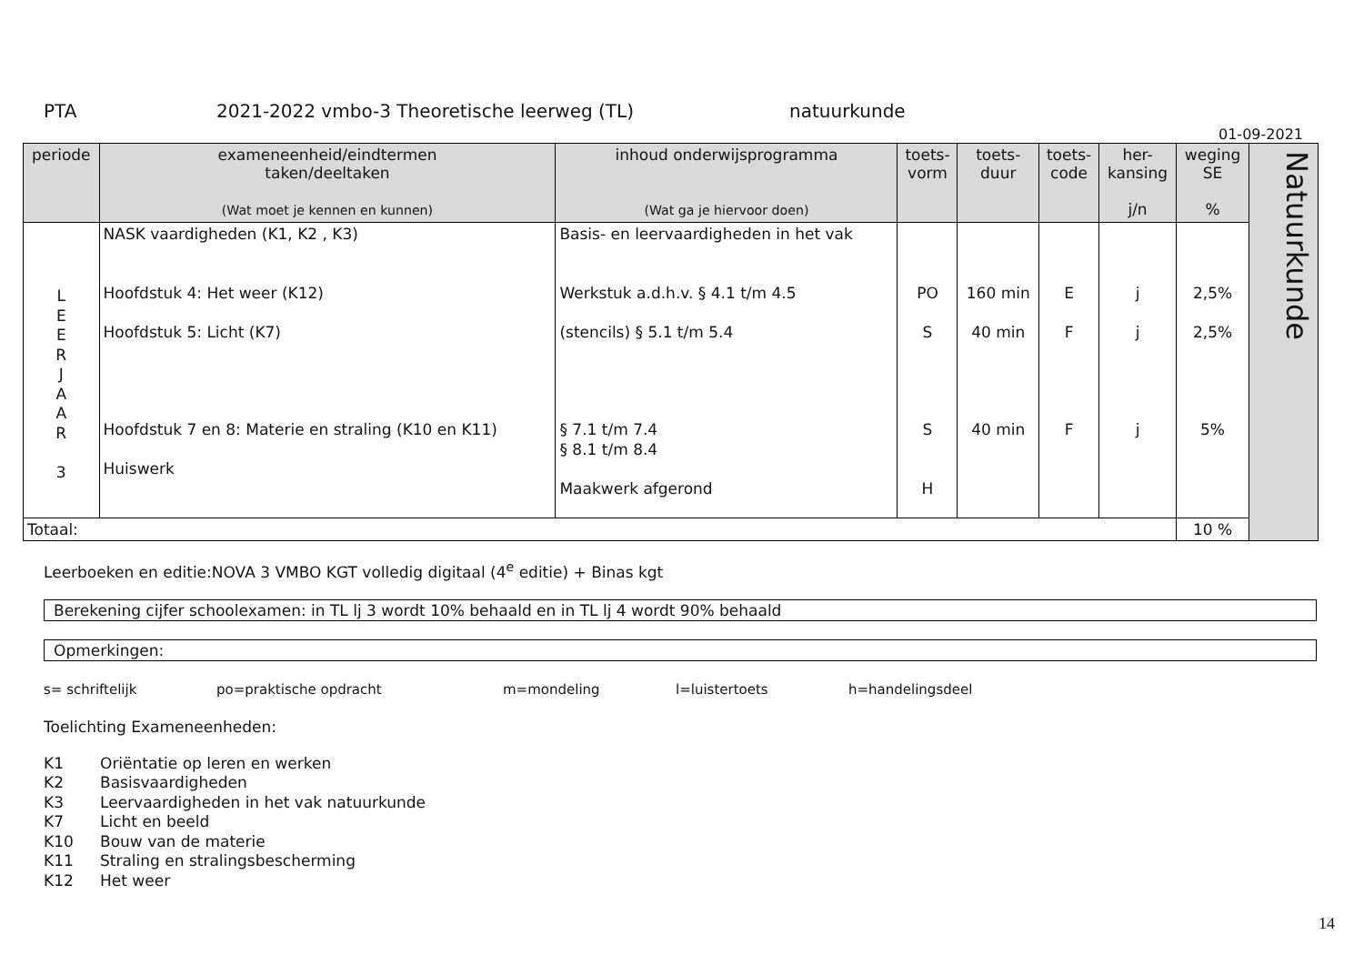PTA 2021-2022 vmbo-3 Theoretische leerweg (TL) natuurkunde
01-09-2021
| periode | exameneenheid/eindtermen taken/deeltaken (Wat moet je kennen en kunnen) | inhoud onderwijsprogramma (Wat ga je hiervoor doen) | toets- vorm | toets- duur | toets- code | her- kansing j/n | weging SE % | Natuurkunde |
| L E E R J A A R 3 | NASK vaardigheden (K1, K2 , K3) Hoofdstuk 4: Het weer (K12) Hoofdstuk 5: Licht (K7) Hoofdstuk 7 en 8: Materie en straling (K10 en K11) Huiswerk | Basis- en leervaardigheden in het vak Werkstuk a.d.h.v. § 4.1 t/m 4.5 (stencils) § 5.1 t/m 5.4 § 7.1 t/m 7.4 § 8.1 t/m 8.4 Maakwerk afgerond | PO S S H | 160 min 40 min 40 min | E F F | j j j | 2,5% 2,5% 5% | |
| Totaal: | | | | | | | 10 % | |
Leerboeken en editie:NOVA 3 VMBO KGT volledig digitaal (4<sup>e</sup> editie) + Binas kgt
Berekening cijfer schoolexamen: in TL lj 3 wordt 10% behaald en in TL lj 4 wordt 90% behaald
Opmerkingen:
s= schriftelijk po=praktische opdracht m=mondeling l=luistertoets h=handelingsdeel
Toelichting Exameneenheden:
K1 Oriëntatie op leren en werken
K2 Basisvaardigheden
K3 Leervaardigheden in het vak natuurkunde
K7 Licht en beeld
K10 Bouw van de materie
K11 Straling en stralingsbescherming
K12 Het weer
14